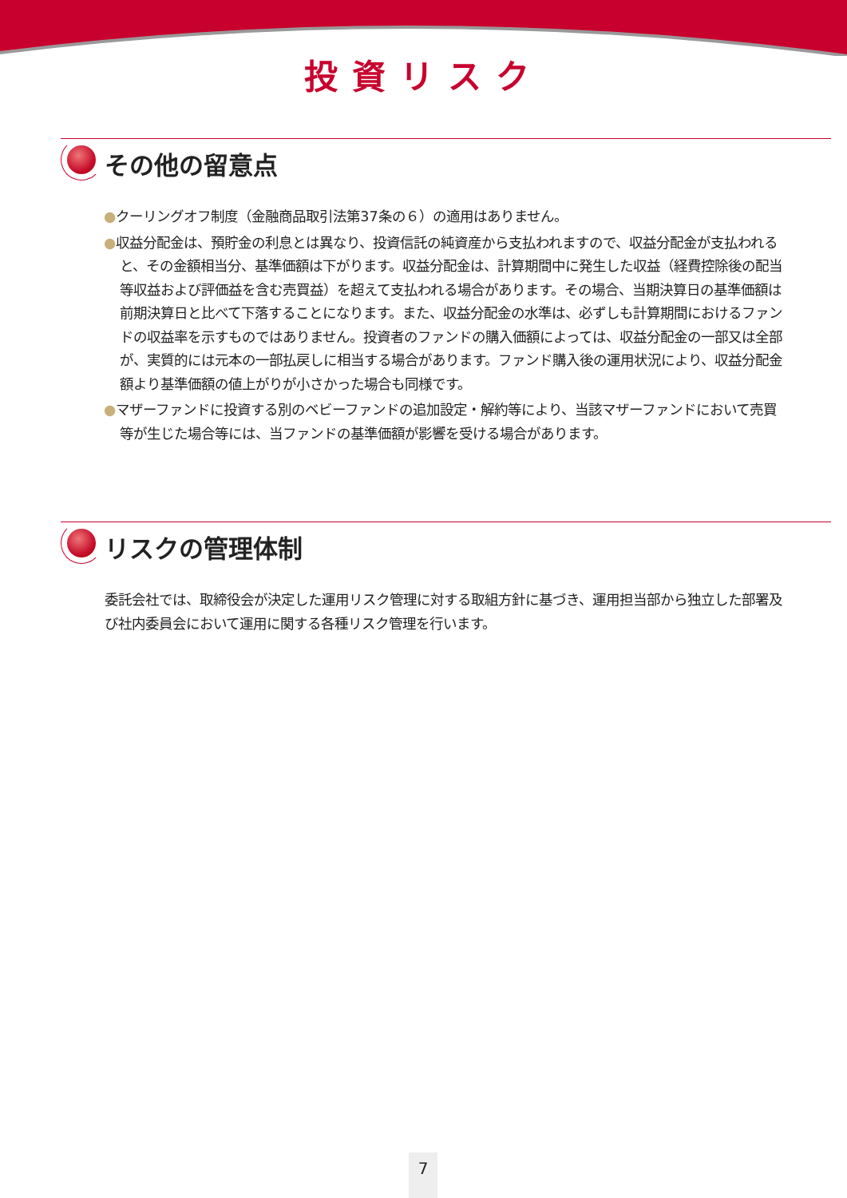投資リスク
その他の留意点
●クーリングオフ制度（金融商品取引法第37条の６）の適用はありません。
●収益分配金は、預貯金の利息とは異なり、投資信託の純資産から支払われますので、収益分配金が支払われると、その金額相当分、基準価額は下がります。収益分配金は、計算期間中に発生した収益（経費控除後の配当等収益および評価益を含む売買益）を超えて支払われる場合があります。その場合、当期決算日の基準価額は前期決算日と比べて下落することになります。また、収益分配金の水準は、必ずしも計算期間におけるファンドの収益率を示すものではありません。投資者のファンドの購入価額によっては、収益分配金の一部又は全部が、実質的には元本の一部払戻しに相当する場合があります。ファンド購入後の運用状況により、収益分配金額より基準価額の値上がりが小さかった場合も同様です。
●マザーファンドに投資する別のベビーファンドの追加設定・解約等により、当該マザーファンドにおいて売買等が生じた場合等には、当ファンドの基準価額が影響を受ける場合があります。
リスクの管理体制
委託会社では、取締役会が決定した運用リスク管理に対する取組方針に基づき、運用担当部から独立した部署及び社内委員会において運用に関する各種リスク管理を行います。
7